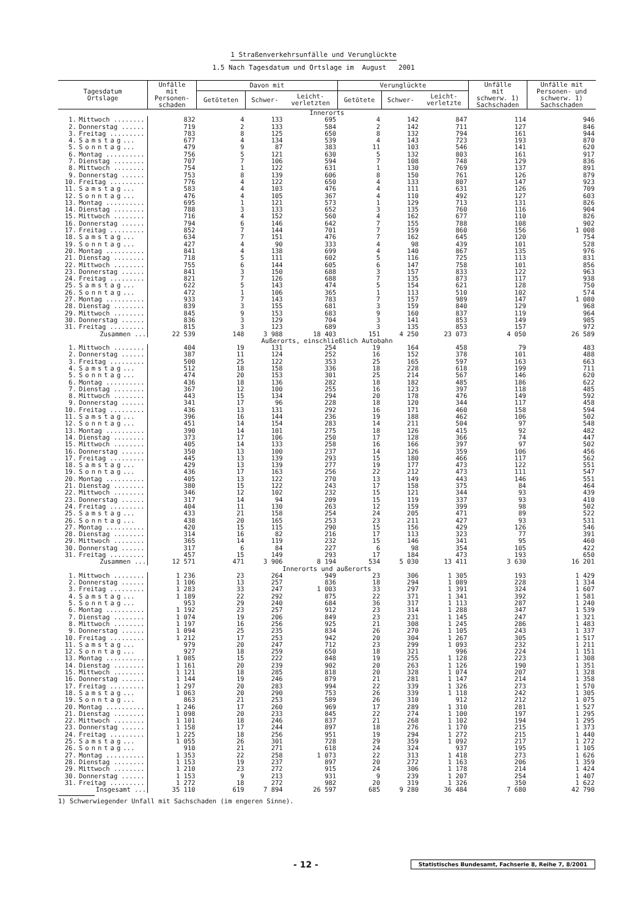1 Straßenverkehrsunfälle und Verunglückte
1.5 Nach Tagesdatum und Ortslage im August 2001
| Tagesdatum Ortslage | | Unfälle mit Personen- schaden | Davon mit | | | Verunglückte | | | Unfälle mit schwerw. 1) Sachschaden | Unfälle mit Personen- und schwerw. 1) Sachschaden |
| --- | --- | --- | --- | --- | --- | --- | --- | --- | --- | --- |
| | | | Getöteten | Schwer- | Leicht- verletzten | Getötete | Schwer- | Leicht- verletzte | | |
| Innerorts | | | | | | | | | | |
| 1. | Mittwoch ........ | 832 | 4 | 133 | 695 | 4 | 142 | 847 | 114 | 946 |
| 2. | Donnerstag ...... | 719 | 2 | 133 | 584 | 2 | 142 | 711 | 127 | 846 |
| 3. | Freitag ......... | 783 | 8 | 125 | 650 | 8 | 132 | 794 | 161 | 944 |
| 4. | Samstag ... | 677 | 4 | 134 | 539 | 4 | 143 | 723 | 193 | 870 |
| 5. | Sonntag ... | 479 | 9 | 87 | 383 | 11 | 103 | 546 | 141 | 620 |
| 6. | Montag .......... | 756 | 5 | 121 | 630 | 5 | 132 | 803 | 161 | 917 |
| 7. | Dienstag ........ | 707 | 7 | 106 | 594 | 7 | 108 | 748 | 129 | 836 |
| 8. | Mittwoch ........ | 754 | 1 | 122 | 631 | 1 | 130 | 769 | 137 | 891 |
| 9. | Donnerstag ...... | 753 | 8 | 139 | 606 | 8 | 150 | 761 | 126 | 879 |
| 10. | Freitag ......... | 776 | 4 | 122 | 650 | 4 | 133 | 807 | 147 | 923 |
| 11. | Samstag ... | 583 | 4 | 103 | 476 | 4 | 111 | 631 | 126 | 709 |
| 12. | Sonntag ... | 476 | 4 | 105 | 367 | 4 | 110 | 492 | 127 | 603 |
| 13. | Montag .......... | 695 | 1 | 121 | 573 | 1 | 129 | 713 | 131 | 826 |
| 14. | Dienstag ........ | 788 | 3 | 133 | 652 | 3 | 135 | 760 | 116 | 904 |
| 15. | Mittwoch ........ | 716 | 4 | 152 | 560 | 4 | 162 | 677 | 110 | 826 |
| 16. | Donnerstag ...... | 794 | 6 | 146 | 642 | 7 | 155 | 788 | 108 | 902 |
| 17. | Freitag ......... | 852 | 7 | 144 | 701 | 7 | 159 | 860 | 156 | 1 008 |
| 18. | Samstag ... | 634 | 7 | 151 | 476 | 7 | 162 | 645 | 120 | 754 |
| 19. | Sonntag ... | 427 | 4 | 90 | 333 | 4 | 98 | 439 | 101 | 528 |
| 20. | Montag .......... | 841 | 4 | 138 | 699 | 4 | 140 | 867 | 135 | 976 |
| 21. | Dienstag ........ | 718 | 5 | 111 | 602 | 5 | 116 | 725 | 113 | 831 |
| 22. | Mittwoch ........ | 755 | 6 | 144 | 605 | 6 | 147 | 758 | 101 | 856 |
| 23. | Donnerstag ...... | 841 | 3 | 150 | 688 | 3 | 157 | 833 | 122 | 963 |
| 24. | Freitag ......... | 821 | 7 | 126 | 688 | 7 | 135 | 873 | 117 | 938 |
| 25. | Samstag ... | 622 | 5 | 143 | 474 | 5 | 154 | 621 | 128 | 750 |
| 26. | Sonntag ... | 472 | 1 | 106 | 365 | 1 | 113 | 510 | 102 | 574 |
| 27. | Montag .......... | 933 | 7 | 143 | 783 | 7 | 157 | 989 | 147 | 1 080 |
| 28. | Dienstag ........ | 839 | 3 | 155 | 681 | 3 | 159 | 840 | 129 | 968 |
| 29. | Mittwoch ........ | 845 | 9 | 153 | 683 | 9 | 160 | 837 | 119 | 964 |
| 30. | Donnerstag ...... | 836 | 3 | 129 | 704 | 3 | 141 | 853 | 149 | 985 |
| 31. | Freitag ......... | 815 | 3 | 123 | 689 | 3 | 135 | 853 | 157 | 972 |
| | Zusammen ... | 22 539 | 148 | 3 988 | 18 403 | 151 | 4 250 | 23 073 | 4 050 | 26 589 |
| Außerorts, einschließlich Autobahn | | | | | | | | | | |
| 1. | Mittwoch ........ | 404 | 19 | 131 | 254 | 19 | 164 | 458 | 79 | 483 |
| 2. | Donnerstag ...... | 387 | 11 | 124 | 252 | 16 | 152 | 378 | 101 | 488 |
| 3. | Freitag ......... | 500 | 25 | 122 | 353 | 25 | 165 | 597 | 163 | 663 |
| 4. | Samstag ... | 512 | 18 | 158 | 336 | 18 | 228 | 618 | 199 | 711 |
| 5. | Sonntag ... | 474 | 20 | 153 | 301 | 25 | 214 | 567 | 146 | 620 |
| 6. | Montag .......... | 436 | 18 | 136 | 282 | 18 | 182 | 485 | 186 | 622 |
| 7. | Dienstag ........ | 367 | 12 | 100 | 255 | 16 | 123 | 397 | 118 | 485 |
| 8. | Mittwoch ........ | 443 | 15 | 134 | 294 | 20 | 178 | 476 | 149 | 592 |
| 9. | Donnerstag ...... | 341 | 17 | 96 | 228 | 18 | 120 | 344 | 117 | 458 |
| 10. | Freitag ......... | 436 | 13 | 131 | 292 | 16 | 171 | 460 | 158 | 594 |
| 11. | Samstag ... | 396 | 16 | 144 | 236 | 19 | 188 | 462 | 106 | 502 |
| 12. | Sonntag ... | 451 | 14 | 154 | 283 | 14 | 211 | 504 | 97 | 548 |
| 13. | Montag .......... | 390 | 14 | 101 | 275 | 18 | 126 | 415 | 92 | 482 |
| 14. | Dienstag ........ | 373 | 17 | 106 | 250 | 17 | 128 | 366 | 74 | 447 |
| 15. | Mittwoch ........ | 405 | 14 | 133 | 258 | 16 | 166 | 397 | 97 | 502 |
| 16. | Donnerstag ...... | 350 | 13 | 100 | 237 | 14 | 126 | 359 | 106 | 456 |
| 17. | Freitag ......... | 445 | 13 | 139 | 293 | 15 | 180 | 466 | 117 | 562 |
| 18. | Samstag ... | 429 | 13 | 139 | 277 | 19 | 177 | 473 | 122 | 551 |
| 19. | Sonntag ... | 436 | 17 | 163 | 256 | 22 | 212 | 473 | 111 | 547 |
| 20. | Montag .......... | 405 | 13 | 122 | 270 | 13 | 149 | 443 | 146 | 551 |
| 21. | Dienstag ........ | 380 | 15 | 122 | 243 | 17 | 158 | 375 | 84 | 464 |
| 22. | Mittwoch ........ | 346 | 12 | 102 | 232 | 15 | 121 | 344 | 93 | 439 |
| 23. | Donnerstag ...... | 317 | 14 | 94 | 209 | 15 | 119 | 337 | 93 | 410 |
| 24. | Freitag ......... | 404 | 11 | 130 | 263 | 12 | 159 | 399 | 98 | 502 |
| 25. | Samstag ... | 433 | 21 | 158 | 254 | 24 | 205 | 471 | 89 | 522 |
| 26. | Sonntag ... | 438 | 20 | 165 | 253 | 23 | 211 | 427 | 93 | 531 |
| 27. | Montag .......... | 420 | 15 | 115 | 290 | 15 | 156 | 429 | 126 | 546 |
| 28. | Dienstag ........ | 314 | 16 | 82 | 216 | 17 | 113 | 323 | 77 | 391 |
| 29. | Mittwoch ........ | 365 | 14 | 119 | 232 | 15 | 146 | 341 | 95 | 460 |
| 30. | Donnerstag ...... | 317 | 6 | 84 | 227 | 6 | 98 | 354 | 105 | 422 |
| 31. | Freitag ......... | 457 | 15 | 149 | 293 | 17 | 184 | 473 | 193 | 650 |
| | Zusammen ... | 12 571 | 471 | 3 906 | 8 194 | 534 | 5 030 | 13 411 | 3 630 | 16 201 |
| Innerorts und außerorts | | | | | | | | | | |
| 1. | Mittwoch ........ | 1 236 | 23 | 264 | 949 | 23 | 306 | 1 305 | 193 | 1 429 |
| 2. | Donnerstag ...... | 1 106 | 13 | 257 | 836 | 18 | 294 | 1 089 | 228 | 1 334 |
| 3. | Freitag ......... | 1 283 | 33 | 247 | 1 003 | 33 | 297 | 1 391 | 324 | 1 607 |
| 4. | Samstag ... | 1 189 | 22 | 292 | 875 | 22 | 371 | 1 341 | 392 | 1 581 |
| 5. | Sonntag ... | 953 | 29 | 240 | 684 | 36 | 317 | 1 113 | 287 | 1 240 |
| 6. | Montag .......... | 1 192 | 23 | 257 | 912 | 23 | 314 | 1 288 | 347 | 1 539 |
| 7. | Dienstag ........ | 1 074 | 19 | 206 | 849 | 23 | 231 | 1 145 | 247 | 1 321 |
| 8. | Mittwoch ........ | 1 197 | 16 | 256 | 925 | 21 | 308 | 1 245 | 286 | 1 483 |
| 9. | Donnerstag ...... | 1 094 | 25 | 235 | 834 | 26 | 270 | 1 105 | 243 | 1 337 |
| 10. | Freitag ......... | 1 212 | 17 | 253 | 942 | 20 | 304 | 1 267 | 305 | 1 517 |
| 11. | Samstag ... | 979 | 20 | 247 | 712 | 23 | 299 | 1 093 | 232 | 1 211 |
| 12. | Sonntag ... | 927 | 18 | 259 | 650 | 18 | 321 | 996 | 224 | 1 151 |
| 13. | Montag .......... | 1 085 | 15 | 222 | 848 | 19 | 255 | 1 128 | 223 | 1 308 |
| 14. | Dienstag ........ | 1 161 | 20 | 239 | 902 | 20 | 263 | 1 126 | 190 | 1 351 |
| 15. | Mittwoch ........ | 1 121 | 18 | 285 | 818 | 20 | 328 | 1 074 | 207 | 1 328 |
| 16. | Donnerstag ...... | 1 144 | 19 | 246 | 879 | 21 | 281 | 1 147 | 214 | 1 358 |
| 17. | Freitag ......... | 1 297 | 20 | 283 | 994 | 22 | 339 | 1 326 | 273 | 1 570 |
| 18. | Samstag ... | 1 063 | 20 | 290 | 753 | 26 | 339 | 1 118 | 242 | 1 305 |
| 19. | Sonntag ... | 863 | 21 | 253 | 589 | 26 | 310 | 912 | 212 | 1 075 |
| 20. | Montag .......... | 1 246 | 17 | 260 | 969 | 17 | 289 | 1 310 | 281 | 1 527 |
| 21. | Dienstag ........ | 1 098 | 20 | 233 | 845 | 22 | 274 | 1 100 | 197 | 1 295 |
| 22. | Mittwoch ........ | 1 101 | 18 | 246 | 837 | 21 | 268 | 1 102 | 194 | 1 295 |
| 23. | Donnerstag ...... | 1 158 | 17 | 244 | 897 | 18 | 276 | 1 170 | 215 | 1 373 |
| 24. | Freitag ......... | 1 225 | 18 | 256 | 951 | 19 | 294 | 1 272 | 215 | 1 440 |
| 25. | Samstag ... | 1 055 | 26 | 301 | 728 | 29 | 359 | 1 092 | 217 | 1 272 |
| 26. | Sonntag ... | 910 | 21 | 271 | 618 | 24 | 324 | 937 | 195 | 1 105 |
| 27. | Montag .......... | 1 353 | 22 | 258 | 1 073 | 22 | 313 | 1 418 | 273 | 1 626 |
| 28. | Dienstag ........ | 1 153 | 19 | 237 | 897 | 20 | 272 | 1 163 | 206 | 1 359 |
| 29. | Mittwoch ........ | 1 210 | 23 | 272 | 915 | 24 | 306 | 1 178 | 214 | 1 424 |
| 30. | Donnerstag ...... | 1 153 | 9 | 213 | 931 | 9 | 239 | 1 207 | 254 | 1 407 |
| 31. | Freitag ......... | 1 272 | 18 | 272 | 982 | 20 | 319 | 1 326 | 350 | 1 622 |
| | Insgesamt ... | 35 110 | 619 | 7 894 | 26 597 | 685 | 9 280 | 36 484 | 7 680 | 42 790 |
1) Schwerwiegender Unfall mit Sachschaden (im engeren Sinne).
- 12 -
Statistisches Bundesamt, Fachserie 8, Reihe 7, 8/2001